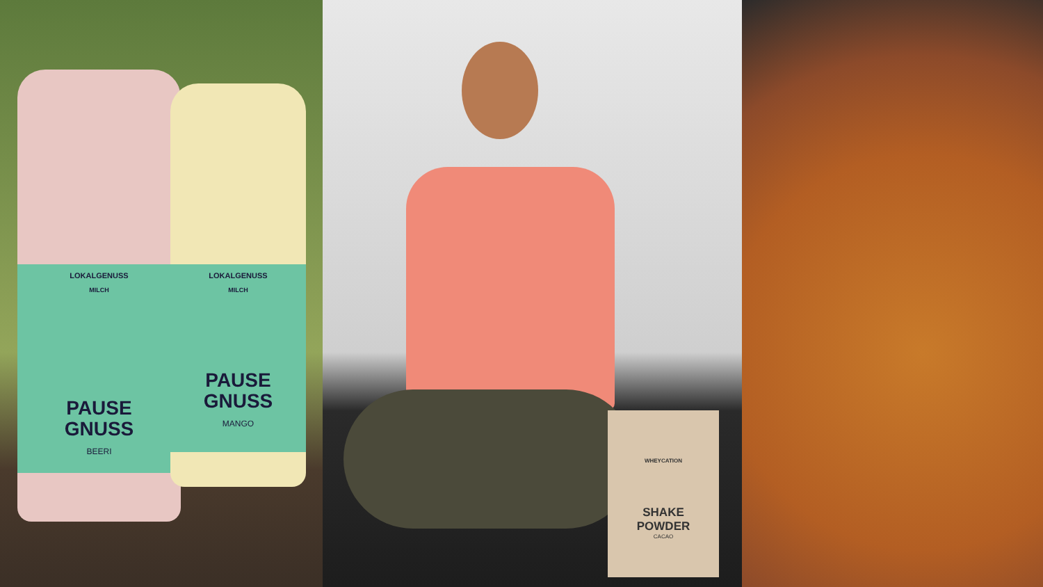LOKALGENUSS
MILCH
PAUSE
GNUSS
BEERI
LOKALGENUSS
MILCH
PAUSE
GNUSS
MANGO
WHEYCATION
SHAKE
POWDER
CACAO